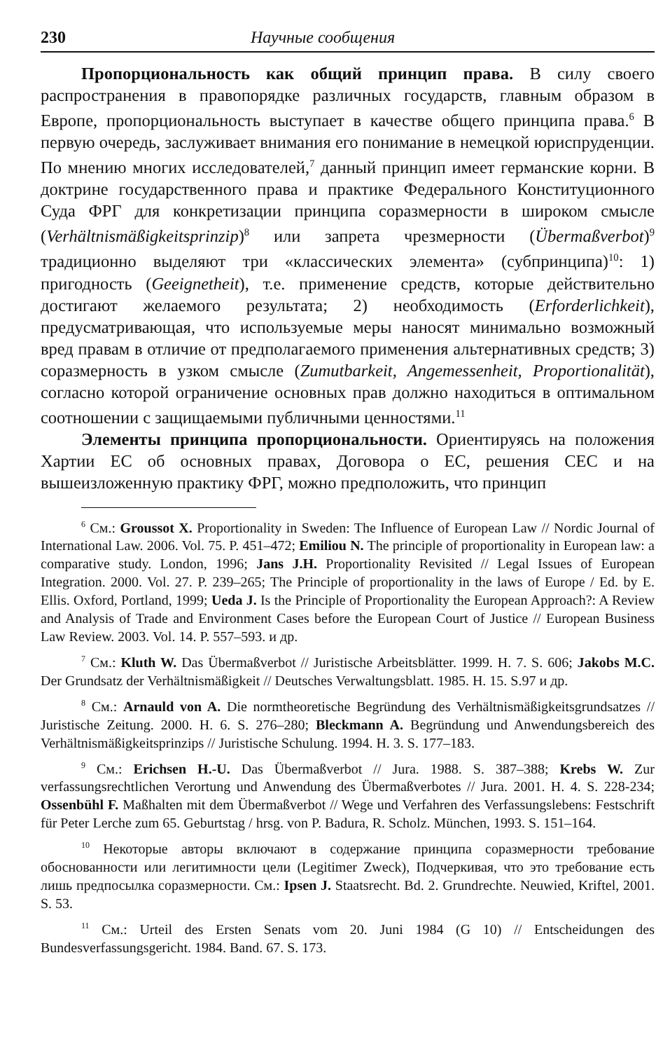230 Научные сообщения
Пропорциональность как общий принцип права. В силу своего распространения в правопорядке различных государств, главным образом в Европе, пропорциональность выступает в качестве общего принципа права.<sup>6</sup> В первую очередь, заслуживает внимания его понимание в немецкой юриспруденции. По мнению многих исследователей,<sup>7</sup> данный принцип имеет германские корни. В доктрине государственного права и практике Федерального Конституционного Суда ФРГ для конкретизации принципа соразмерности в широком смысле (Verhältnismäßigkeitsprinzip)<sup>8</sup> или запрета чрезмерности (Übermaßverbot)<sup>9</sup> традиционно выделяют три «классических элемента» (субпринципа)<sup>10</sup>: 1) пригодность (Geeignetheit), т.е. применение средств, которые действительно достигают желаемого результата; 2) необходимость (Erforderlichkeit), предусматривающая, что используемые меры наносят минимально возможный вред правам в отличие от предполагаемого применения альтернативных средств; 3) соразмерность в узком смысле (Zumutbarkeit, Angemessenheit, Proportionalität), согласно которой ограничение основных прав должно находиться в оптимальном соотношении с защищаемыми публичными ценностями.<sup>11</sup>
Элементы принципа пропорциональности. Ориентируясь на положения Хартии ЕС об основных правах, Договора о ЕС, решения СЕС и на вышеизложенную практику ФРГ, можно предположить, что принцип
<sup>6</sup> См.: Groussot X. Proportionality in Sweden: The Influence of European Law // Nordic Journal of International Law. 2006. Vol. 75. P. 451–472; Emiliou N. The principle of proportionality in European law: a comparative study. London, 1996; Jans J.H. Proportionality Revisited // Legal Issues of European Integration. 2000. Vol. 27. P. 239–265; The Principle of proportionality in the laws of Europe / Ed. by E. Ellis. Oxford, Portland, 1999; Ueda J. Is the Principle of Proportionality the European Approach?: A Review and Analysis of Trade and Environment Cases before the European Court of Justice // European Business Law Review. 2003. Vol. 14. P. 557–593. и др.
<sup>7</sup> См.: Kluth W. Das Übermaßverbot // Juristische Arbeitsblätter. 1999. H. 7. S. 606; Jakobs M.C. Der Grundsatz der Verhältnismäßigkeit // Deutsches Verwaltungsblatt. 1985. H. 15. S.97 и др.
<sup>8</sup> См.: Arnauld von A. Die normtheoretische Begründung des Verhältnismäßigkeitsgrundsatzes // Juristische Zeitung. 2000. H. 6. S. 276–280; Bleckmann A. Begründung und Anwendungsbereich des Verhältnismäßigkeitsprinzips // Juristische Schulung. 1994. H. 3. S. 177–183.
<sup>9</sup> См.: Erichsen H.-U. Das Übermaßverbot // Jura. 1988. S. 387–388; Krebs W. Zur verfassungsrechtlichen Verortung und Anwendung des Übermaßverbotes // Jura. 2001. H. 4. S. 228-234; Ossenbühl F. Maßhalten mit dem Übermaßverbot // Wege und Verfahren des Verfassungslebens: Festschrift für Peter Lerche zum 65. Geburtstag / hrsg. von P. Badura, R. Scholz. München, 1993. S. 151–164.
<sup>10</sup> Некоторые авторы включают в содержание принципа соразмерности требование обоснованности или легитимности цели (Legitimer Zweck), Подчеркивая, что это требование есть лишь предпосылка соразмерности. См.: Ipsen J. Staatsrecht. Bd. 2. Grundrechte. Neuwied, Kriftel, 2001. S. 53.
<sup>11</sup> См.: Urteil des Ersten Senats vom 20. Juni 1984 (G 10) // Entscheidungen des Bundesverfassungsgericht. 1984. Band. 67. S. 173.